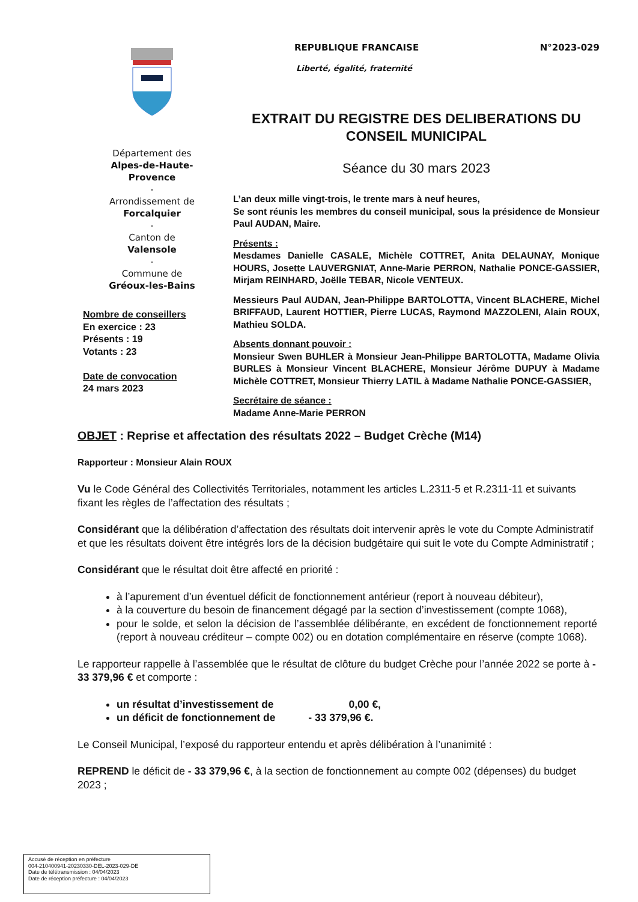Département des
Alpes-de-Haute-
Provence
-
Arrondissement de
Forcalquier
-
Canton de
Valensole
-
Commune de
Gréoux-les-Bains
Nombre de conseillers
En exercice : 23
Présents : 19
Votants : 23
Date de convocation
24 mars 2023
REPUBLIQUE FRANCAISE N°2023-029
Liberté, égalité, fraternité
EXTRAIT DU REGISTRE DES DELIBERATIONS DU CONSEIL MUNICIPAL
Séance du 30 mars 2023
L’an deux mille vingt-trois, le trente mars à neuf heures,
Se sont réunis les membres du conseil municipal, sous la présidence de Monsieur Paul AUDAN, Maire.
Présents :
Mesdames Danielle CASALE, Michèle COTTRET, Anita DELAUNAY, Monique HOURS, Josette LAUVERGNIAT, Anne-Marie PERRON, Nathalie PONCE-GASSIER, Mirjam REINHARD, Joëlle TEBAR, Nicole VENTEUX.
Messieurs Paul AUDAN, Jean-Philippe BARTOLOTTA, Vincent BLACHERE, Michel BRIFFAUD, Laurent HOTTIER, Pierre LUCAS, Raymond MAZZOLENI, Alain ROUX, Mathieu SOLDA.
Absents donnant pouvoir :
Monsieur Swen BUHLER à Monsieur Jean-Philippe BARTOLOTTA, Madame Olivia BURLES à Monsieur Vincent BLACHERE, Monsieur Jérôme DUPUY à Madame Michèle COTTRET, Monsieur Thierry LATIL à Madame Nathalie PONCE-GASSIER,
Secrétaire de séance :
Madame Anne-Marie PERRON
OBJET : Reprise et affectation des résultats 2022 – Budget Crèche (M14)
Rapporteur : Monsieur Alain ROUX
Vu le Code Général des Collectivités Territoriales, notamment les articles L.2311-5 et R.2311-11 et suivants fixant les règles de l’affectation des résultats ;
Considérant que la délibération d’affectation des résultats doit intervenir après le vote du Compte Administratif et que les résultats doivent être intégrés lors de la décision budgétaire qui suit le vote du Compte Administratif ;
Considérant que le résultat doit être affecté en priorité :
à l’apurement d’un éventuel déficit de fonctionnement antérieur (report à nouveau débiteur),
à la couverture du besoin de financement dégagé par la section d’investissement (compte 1068),
pour le solde, et selon la décision de l’assemblée délibérante, en excédent de fonctionnement reporté (report à nouveau créditeur – compte 002) ou en dotation complémentaire en réserve (compte 1068).
Le rapporteur rappelle à l’assemblée que le résultat de clôture du budget Crèche pour l’année 2022 se porte à - 33 379,96 € et comporte :
un résultat d’investissement de 0,00 €,
un déficit de fonctionnement de - 33 379,96 €.
Le Conseil Municipal, l’exposé du rapporteur entendu et après délibération à l’unanimité :
REPREND le déficit de - 33 379,96 €, à la section de fonctionnement au compte 002 (dépenses) du budget 2023 ;
Accusé de réception en préfecture
004-210400941-20230330-DEL-2023-029-DE
Date de télétransmission : 04/04/2023
Date de réception préfecture : 04/04/2023